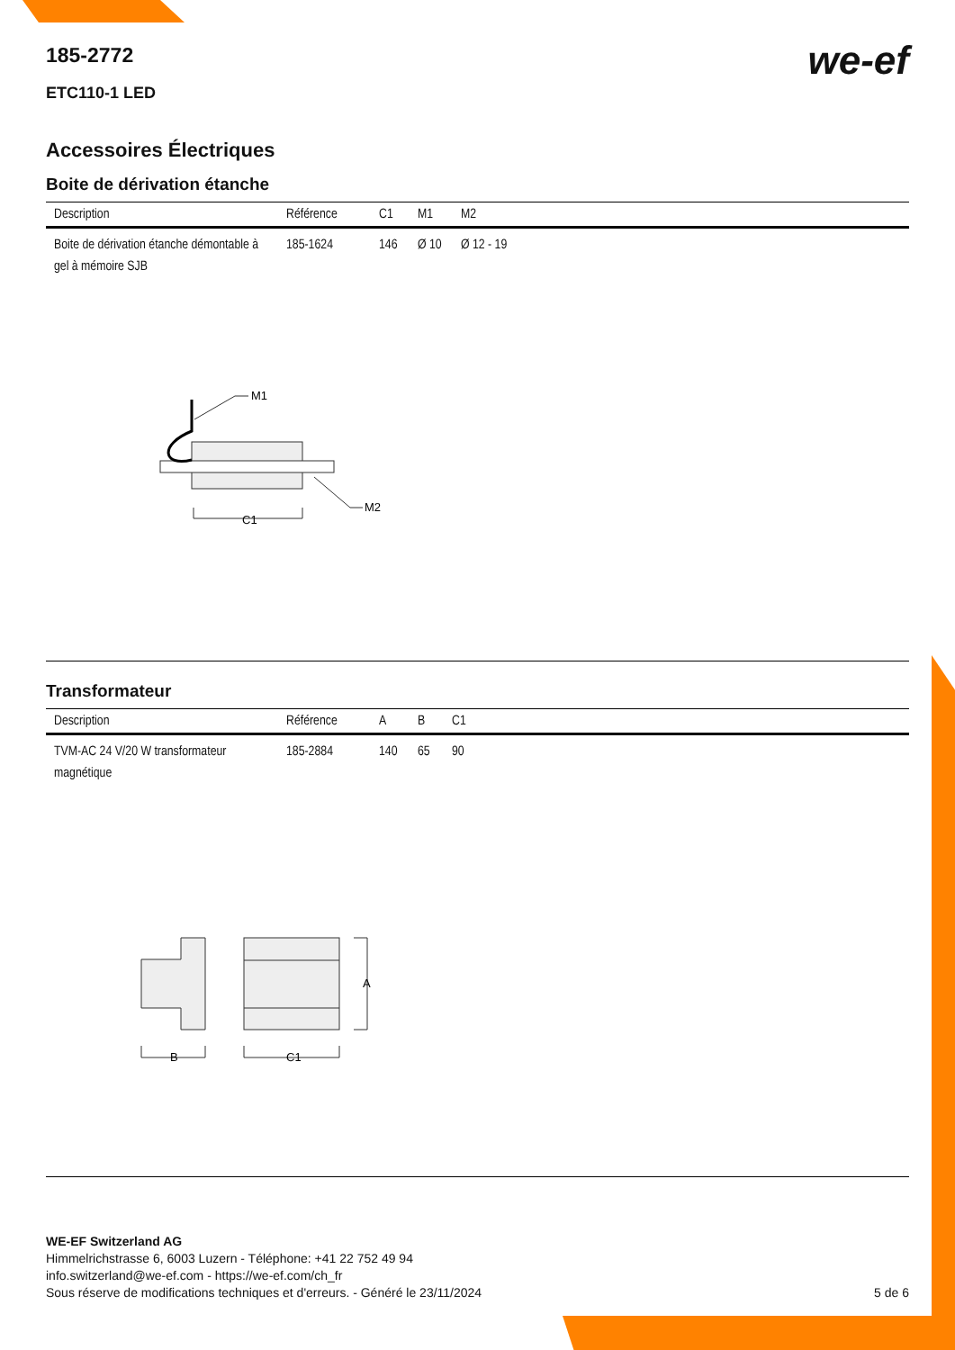we-ef
185-2772
ETC110-1 LED
Accessoires Électriques
Boite de dérivation étanche
| Description | Référence | C1 | M1 | M2 |
| --- | --- | --- | --- | --- |
| Boite de dérivation étanche démontable à gel à mémoire SJB | 185-1624 | 146 | Ø 10 | Ø 12 - 19 |
M1
M2
C1
Transformateur
| Description | Référence | A | B | C1 |
| --- | --- | --- | --- | --- |
| TVM-AC 24 V/20 W transformateur magnétique | 185-2884 | 140 | 65 | 90 |
A
B
C1
WE-EF Switzerland AG
Himmelrichstrasse 6, 6003 Luzern - Téléphone: +41 22 752 49 94
info.switzerland@we-ef.com - https://we-ef.com/ch_fr
Sous réserve de modifications techniques et d'erreurs. - Généré le 23/11/2024 5 de 6